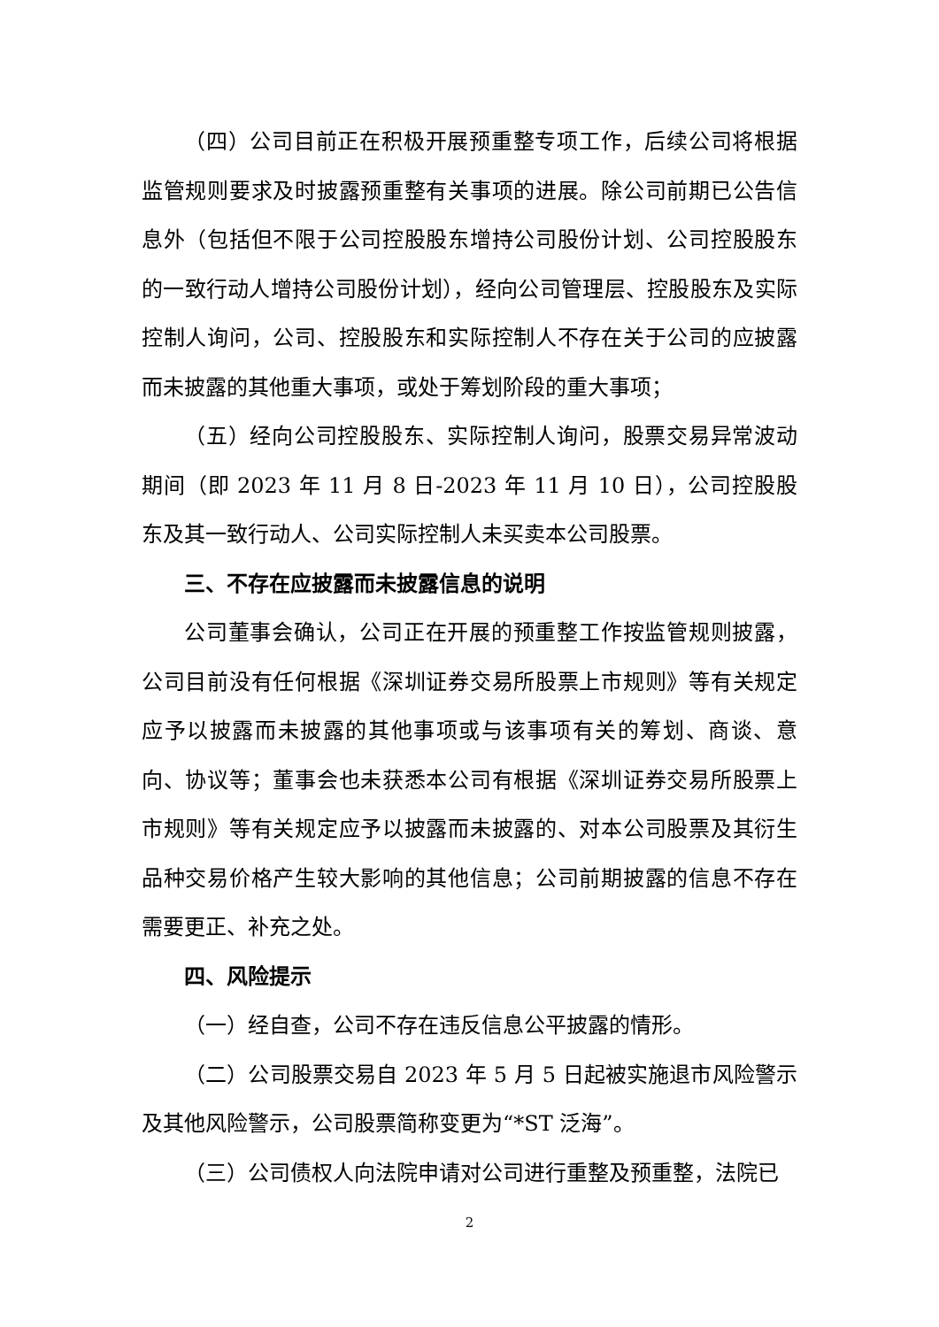（四）公司目前正在积极开展预重整专项工作，后续公司将根据监管规则要求及时披露预重整有关事项的进展。除公司前期已公告信息外（包括但不限于公司控股股东增持公司股份计划、公司控股股东的一致行动人增持公司股份计划），经向公司管理层、控股股东及实际控制人询问，公司、控股股东和实际控制人不存在关于公司的应披露而未披露的其他重大事项，或处于筹划阶段的重大事项；
（五）经向公司控股股东、实际控制人询问，股票交易异常波动期间（即 2023 年 11 月 8 日-2023 年 11 月 10 日），公司控股股东及其一致行动人、公司实际控制人未买卖本公司股票。
三、不存在应披露而未披露信息的说明
公司董事会确认，公司正在开展的预重整工作按监管规则披露，公司目前没有任何根据《深圳证券交易所股票上市规则》等有关规定应予以披露而未披露的其他事项或与该事项有关的筹划、商谈、意向、协议等；董事会也未获悉本公司有根据《深圳证券交易所股票上市规则》等有关规定应予以披露而未披露的、对本公司股票及其衍生品种交易价格产生较大影响的其他信息；公司前期披露的信息不存在需要更正、补充之处。
四、风险提示
（一）经自查，公司不存在违反信息公平披露的情形。
（二）公司股票交易自 2023 年 5 月 5 日起被实施退市风险警示及其他风险警示，公司股票简称变更为“*ST 泛海”。
（三）公司债权人向法院申请对公司进行重整及预重整，法院已
2